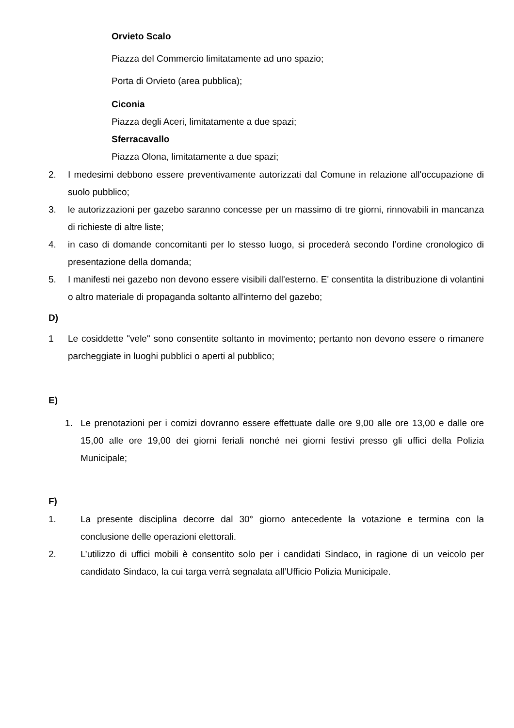Orvieto Scalo
Piazza del Commercio limitatamente ad uno spazio;
Porta di Orvieto (area pubblica);
Ciconia
Piazza degli Aceri, limitatamente a due spazi;
Sferracavallo
Piazza Olona, limitatamente a due spazi;
2. I medesimi debbono essere preventivamente autorizzati dal Comune in relazione all'occupazione di suolo pubblico;
3. le autorizzazioni per gazebo saranno concesse per un massimo di tre giorni, rinnovabili in mancanza di richieste di altre liste;
4. in caso di domande concomitanti per lo stesso luogo, si procederà secondo l’ordine cronologico di presentazione della domanda;
5. I manifesti nei gazebo non devono essere visibili dall'esterno. E' consentita la distribuzione di volantini o altro materiale di propaganda soltanto all'interno del gazebo;
D)
1 Le cosiddette "vele" sono consentite soltanto in movimento; pertanto non devono essere o rimanere parcheggiate in luoghi pubblici o aperti al pubblico;
E)
1. Le prenotazioni per i comizi dovranno essere effettuate dalle ore 9,00 alle ore 13,00 e dalle ore 15,00 alle ore 19,00 dei giorni feriali nonché nei giorni festivi presso gli uffici della Polizia Municipale;
F)
1. La presente disciplina decorre dal 30° giorno antecedente la votazione e termina con la conclusione delle operazioni elettorali.
2. L’utilizzo di uffici mobili è consentito solo per i candidati Sindaco, in ragione di un veicolo per candidato Sindaco, la cui targa verrà segnalata all’Ufficio Polizia Municipale.